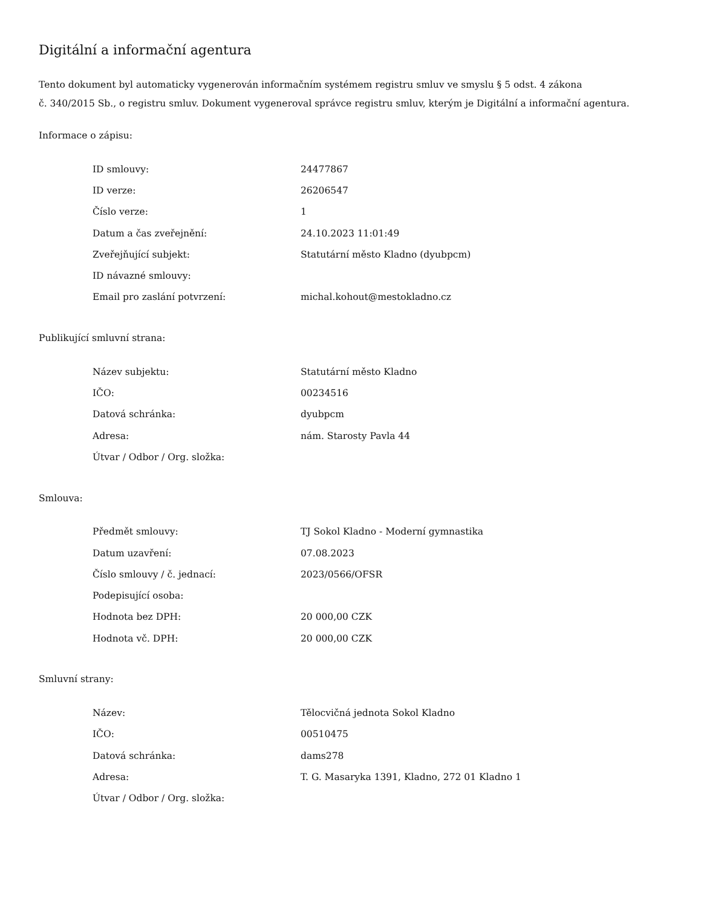Digitální a informační agentura
Tento dokument byl automaticky vygenerován informačním systémem registru smluv ve smyslu § 5 odst. 4 zákona
č. 340/2015 Sb., o registru smluv. Dokument vygeneroval správce registru smluv, kterým je Digitální a informační agentura.
Informace o zápisu:
| ID smlouvy: | 24477867 |
| ID verze: | 26206547 |
| Číslo verze: | 1 |
| Datum a čas zveřejnění: | 24.10.2023 11:01:49 |
| Zveřejňující subjekt: | Statutární město Kladno (dyubpcm) |
| ID návazné smlouvy: | |
| Email pro zaslání potvrzení: | michal.kohout@mestokladno.cz |
Publikující smluvní strana:
| Název subjektu: | Statutární město Kladno |
| IČO: | 00234516 |
| Datová schránka: | dyubpcm |
| Adresa: | nám. Starosty Pavla 44 |
| Útvar / Odbor / Org. složka: | |
Smlouva:
| Předmět smlouvy: | TJ Sokol Kladno - Moderní gymnastika |
| Datum uzavření: | 07.08.2023 |
| Číslo smlouvy / č. jednací: | 2023/0566/OFSR |
| Podepisující osoba: | |
| Hodnota bez DPH: | 20 000,00 CZK |
| Hodnota vč. DPH: | 20 000,00 CZK |
Smluvní strany:
| Název: | Tělocvičná jednota Sokol Kladno |
| IČO: | 00510475 |
| Datová schránka: | dams278 |
| Adresa: | T. G. Masaryka 1391, Kladno, 272 01 Kladno 1 |
| Útvar / Odbor / Org. složka: | |